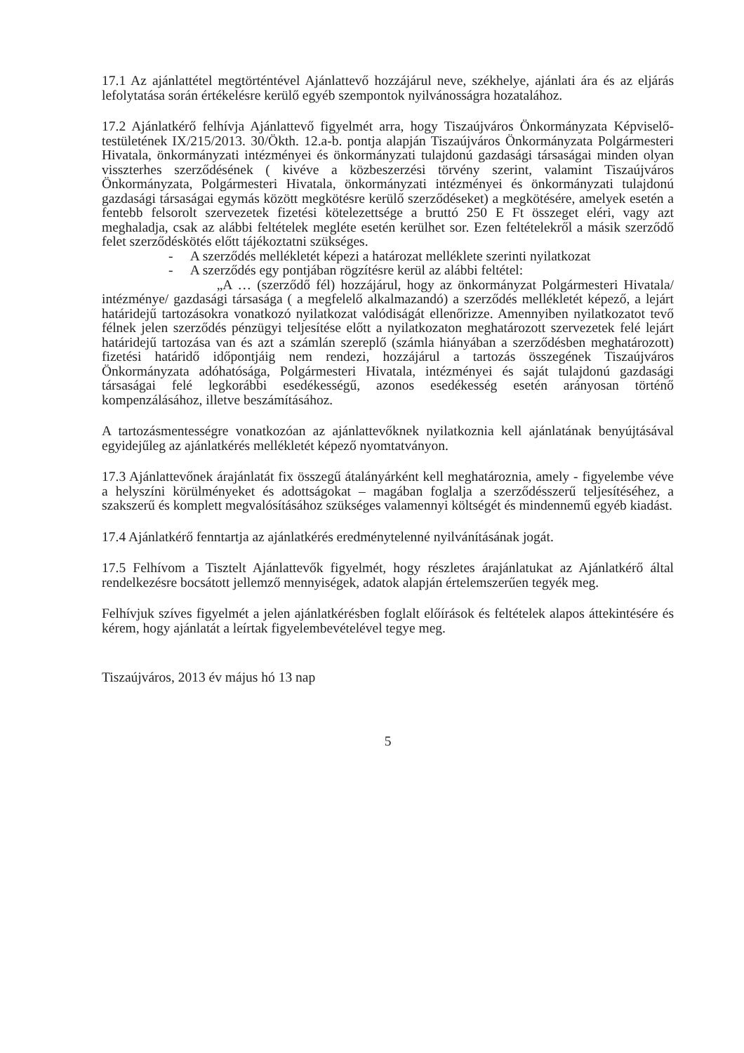17.1 Az ajánlattétel megtörténtével Ajánlattevő hozzájárul neve, székhelye, ajánlati ára és az eljárás lefolytatása során értékelésre kerülő egyéb szempontok nyilvánosságra hozatalához.
17.2 Ajánlatkérő felhívja Ajánlattevő figyelmét arra, hogy Tiszaújváros Önkormányzata Képviselő-testületének IX/215/2013. 30/Ökth. 12.a-b. pontja alapján Tiszaújváros Önkormányzata Polgármesteri Hivatala, önkormányzati intézményei és önkormányzati tulajdonú gazdasági társaságai minden olyan visszterhes szerződésének ( kivéve a közbeszerzési törvény szerint, valamint Tiszaújváros Önkormányzata, Polgármesteri Hivatala, önkormányzati intézményei és önkormányzati tulajdonú gazdasági társaságai egymás között megkötésre kerülő szerződéseket) a megkötésére, amelyek esetén a fentebb felsorolt szervezetek fizetési kötelezettsége a bruttó 250 E Ft összeget eléri, vagy azt meghaladja, csak az alábbi feltételek megléte esetén kerülhet sor. Ezen feltételekről a másik szerződő felet szerződéskötés előtt tájékoztatni szükséges.
- A szerződés mellékletét képezi a határozat melléklete szerinti nyilatkozat
- A szerződés egy pontjában rögzítésre kerül az alábbi feltétel:
„A … (szerződő fél) hozzájárul, hogy az önkormányzat Polgármesteri Hivatala/ intézménye/ gazdasági társasága ( a megfelelő alkalmazandó) a szerződés mellékletét képező, a lejárt határidejű tartozásokra vonatkozó nyilatkozat valódiságát ellenőrizze. Amennyiben nyilatkozatot tevő félnek jelen szerződés pénzügyi teljesítése előtt a nyilatkozaton meghatározott szervezetek felé lejárt határidejű tartozása van és azt a számlán szereplő (számla hiányában a szerződésben meghatározott) fizetési határidő időpontjáig nem rendezi, hozzájárul a tartozás összegének Tiszaújváros Önkormányzata adóhatósága, Polgármesteri Hivatala, intézményei és saját tulajdonú gazdasági társaságai felé legkorábbi esedékességű, azonos esedékesség esetén arányosan történő kompenzálásához, illetve beszámításához.
A tartozásmentességre vonatkozóan az ajánlattevőknek nyilatkoznia kell ajánlatának benyújtásával egyidejűleg az ajánlatkérés mellékletét képező nyomtatványon.
17.3 Ajánlattevőnek árajánlatát fix összegű átalányárként kell meghatároznia, amely - figyelembe véve a helyszíni körülményeket és adottságokat – magában foglalja a szerződésszerű teljesítéséhez, a szakszerű és komplett megvalósításához szükséges valamennyi költségét és mindennemű egyéb kiadást.
17.4 Ajánlatkérő fenntartja az ajánlatkérés eredménytelenné nyilvánításának jogát.
17.5 Felhívom a Tisztelt Ajánlattevők figyelmét, hogy részletes árajánlatukat az Ajánlatkérő által rendelkezésre bocsátott jellemző mennyiségek, adatok alapján értelemszerűen tegyék meg.
Felhívjuk szíves figyelmét a jelen ajánlatkérésben foglalt előírások és feltételek alapos áttekintésére és kérem, hogy ajánlatát a leírtak figyelembevételével tegye meg.
Tiszaújváros, 2013 év május hó 13 nap
5